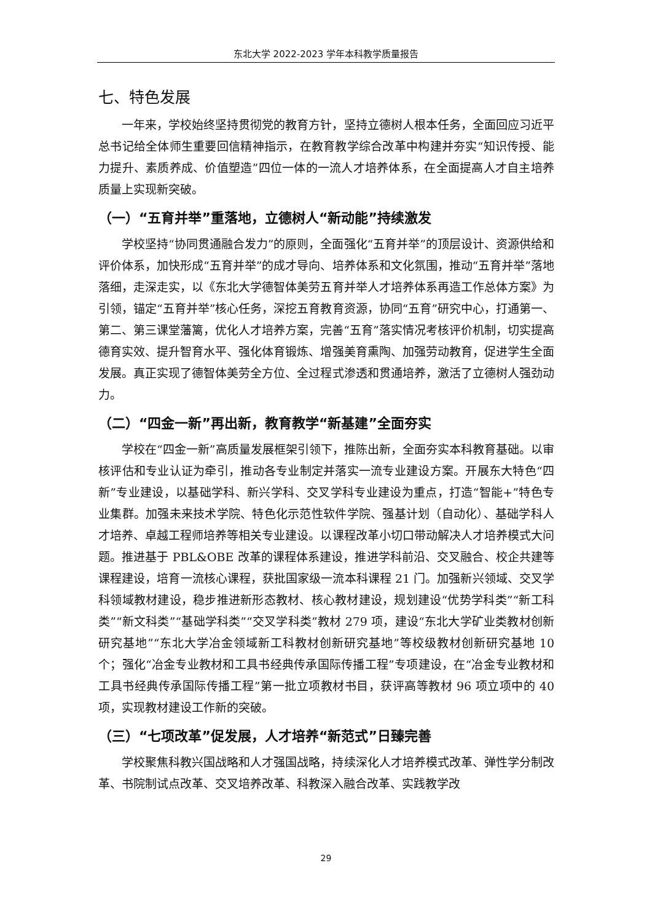东北大学 2022-2023 学年本科教学质量报告
七、特色发展
一年来，学校始终坚持贯彻党的教育方针，坚持立德树人根本任务，全面回应习近平总书记给全体师生重要回信精神指示，在教育教学综合改革中构建并夯实“知识传授、能力提升、素质养成、价值塑造”四位一体的一流人才培养体系，在全面提高人才自主培养质量上实现新突破。
（一）“五育并举”重落地，立德树人“新动能”持续激发
学校坚持“协同贯通融合发力”的原则，全面强化“五育并举”的顶层设计、资源供给和评价体系，加快形成“五育并举”的成才导向、培养体系和文化氛围，推动“五育并举”落地落细，走深走实，以《东北大学德智体美劳五育并举人才培养体系再造工作总体方案》为引领，锚定“五育并举”核心任务，深挖五育教育资源，协同“五育”研究中心，打通第一、第二、第三课堂藩篱，优化人才培养方案，完善“五育”落实情况考核评价机制，切实提高德育实效、提升智育水平、强化体育锻炼、增强美育熏陶、加强劳动教育，促进学生全面发展。真正实现了德智体美劳全方位、全过程式渗透和贯通培养，激活了立德树人强劲动力。
（二）“四金一新”再出新，教育教学“新基建”全面夯实
学校在“四金一新”高质量发展框架引领下，推陈出新，全面夯实本科教育基础。以审核评估和专业认证为牵引，推动各专业制定并落实一流专业建设方案。开展东大特色“四新”专业建设，以基础学科、新兴学科、交叉学科专业建设为重点，打造“智能+”特色专业集群。加强未来技术学院、特色化示范性软件学院、强基计划（自动化）、基础学科人才培养、卓越工程师培养等相关专业建设。以课程改革小切口带动解决人才培养模式大问题。推进基于 PBL&OBE 改革的课程体系建设，推进学科前沿、交叉融合、校企共建等课程建设，培育一流核心课程，获批国家级一流本科课程 21 门。加强新兴领域、交叉学科领域教材建设，稳步推进新形态教材、核心教材建设，规划建设“优势学科类”“新工科类”“新文科类”“基础学科类”“交叉学科类”教材 279 项，建设“东北大学矿业类教材创新研究基地”“东北大学冶金领域新工科教材创新研究基地”等校级教材创新研究基地 10 个；强化“冶金专业教材和工具书经典传承国际传播工程”专项建设，在“冶金专业教材和工具书经典传承国际传播工程”第一批立项教材书目，获评高等教材 96 项立项中的 40 项，实现教材建设工作新的突破。
（三）“七项改革”促发展，人才培养“新范式”日臻完善
学校聚焦科教兴国战略和人才强国战略，持续深化人才培养模式改革、弹性学分制改革、书院制试点改革、交叉培养改革、科教深入融合改革、实践教学改
29